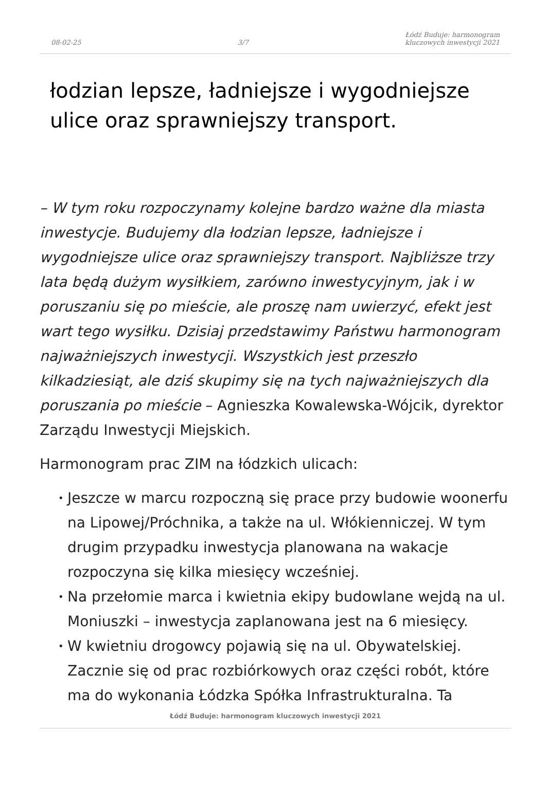08-02-25 3/7 Łódź Buduje: harmonogram
kluczowych inwestycji 2021
łodzian lepsze, ładniejsze i wygodniejsze ulice oraz sprawniejszy transport.
– W tym roku rozpoczynamy kolejne bardzo ważne dla miasta inwestycje. Budujemy dla łodzian lepsze, ładniejsze i wygodniejsze ulice oraz sprawniejszy transport. Najbliższe trzy lata będą dużym wysiłkiem, zarówno inwestycyjnym, jak i w poruszaniu się po mieście, ale proszę nam uwierzyć, efekt jest wart tego wysiłku. Dzisiaj przedstawimy Państwu harmonogram najważniejszych inwestycji. Wszystkich jest przeszło kilkadziesiąt, ale dziś skupimy się na tych najważniejszych dla poruszania po mieście – Agnieszka Kowalewska-Wójcik, dyrektor Zarządu Inwestycji Miejskich.
Harmonogram prac ZIM na łódzkich ulicach:
• Jeszcze w marcu rozpoczną się prace przy budowie woonerfu na Lipowej/Próchnika, a także na ul. Włókienniczej. W tym drugim przypadku inwestycja planowana na wakacje rozpoczyna się kilka miesięcy wcześniej.
• Na przełomie marca i kwietnia ekipy budowlane wejdą na ul. Moniuszki – inwestycja zaplanowana jest na 6 miesięcy.
• W kwietniu drogowcy pojawią się na ul. Obywatelskiej. Zacznie się od prac rozbiórkowych oraz części robót, które ma do wykonania Łódzka Spółka Infrastrukturalna. Ta
Łódź Buduje: harmonogram kluczowych inwestycji 2021